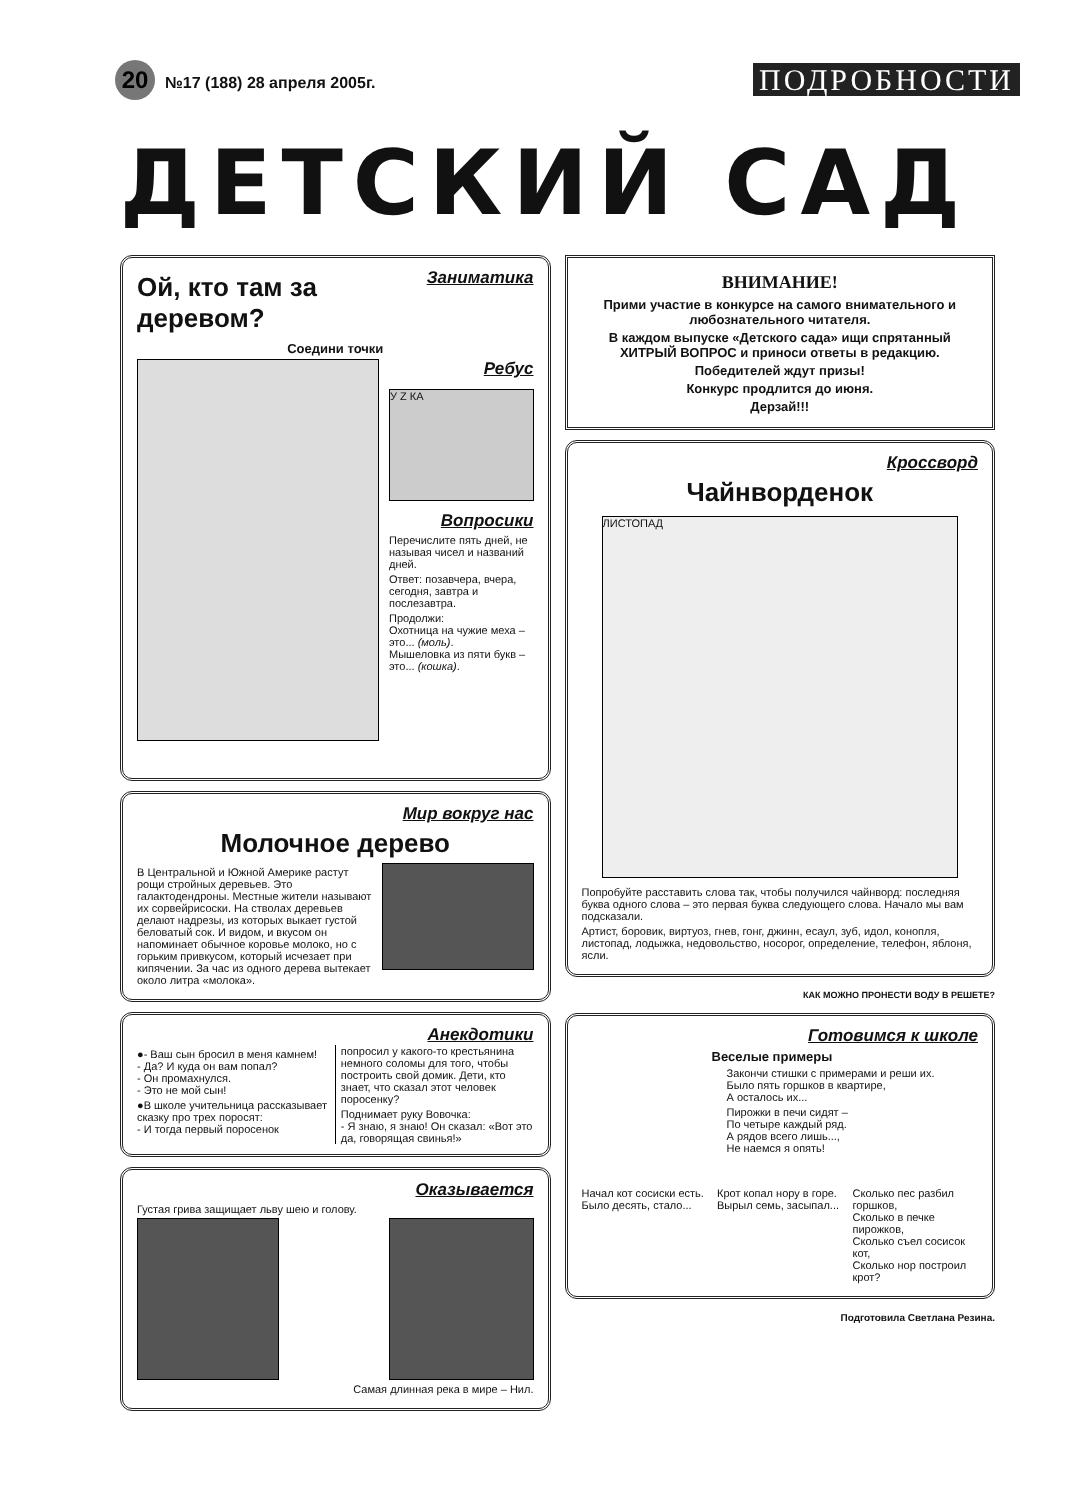20 №17 (188) 28 апреля 2005г.
ПОДРОБНОСТИ
ДЕТСКИЙ САД
Ой, кто там за деревом?
Заниматика
Соедини точки
Ребус
У Z КА
Вопросики
Перечислите пять дней, не называя чисел и названий дней.
Ответ: позавчера, вчера, сегодня, завтра и послезавтра.
Продолжи:
Охотница на чужие меха – это... (моль).
Мышеловка из пяти букв – это... (кошка).
Мир вокруг нас
Молочное дерево
В Центральной и Южной Америке растут рощи стройных деревьев. Это галактодендроны. Местные жители называют их сорвейрисоски. На стволах деревьев делают надрезы, из которых выкает густой беловатый сок. И видом, и вкусом он напоминает обычное коровье молоко, но с горьким привкусом, который исчезает при кипячении. За час из одного дерева вытекает около литра «молока».
Анекдотики
●- Ваш сын бросил в меня камнем!
- Да? И куда он вам попал?
- Он промахнулся.
- Это не мой сын!
●В школе учительница рассказывает сказку про трех поросят:
- И тогда первый поросенок попросил у какого-то крестьянина немного соломы для того, чтобы построить свой домик. Дети, кто знает, что сказал этот человек поросенку?
Поднимает руку Вовочка:
- Я знаю, я знаю! Он сказал: «Вот это да, говорящая свинья!»
Оказывается
Густая грива защищает льву шею и голову.
Самая длинная река в мире – Нил.
ВНИМАНИЕ!
Прими участие в конкурсе на самого внимательного и любознательного читателя.
В каждом выпуске «Детского сада» ищи спрятанный ХИТРЫЙ ВОПРОС и приноси ответы в редакцию.
Победителей ждут призы!
Конкурс продлится до июня.
Дерзай!!!
Кроссворд
Чайнворденок
ЛИСТОПАД
Попробуйте расставить слова так, чтобы получился чайнворд: последняя буква одного слова – это первая буква следующего слова. Начало мы вам подсказали.
Артист, боровик, виртуоз, гнев, гонг, джинн, есаул, зуб, идол, конопля, листопад, лодыжка, недовольство, носорог, определение, телефон, яблоня, ясли.
КАК МОЖНО ПРОНЕСТИ ВОДУ В РЕШЕТЕ?
Готовимся к школе
Веселые примеры
Закончи стишки с примерами и реши их.
Было пять горшков в квартире,
А осталось их...
Пирожки в печи сидят –
По четыре каждый ряд.
А рядов всего лишь...,
Не наемся я опять!
Начал кот сосиски есть.
Было десять, стало...
Крот копал нору в горе.
Вырыл семь, засыпал...
Сколько пес разбил горшков,
Сколько в печке пирожков,
Сколько съел сосисок кот,
Сколько нор построил крот?
Подготовила Светлана Резина.